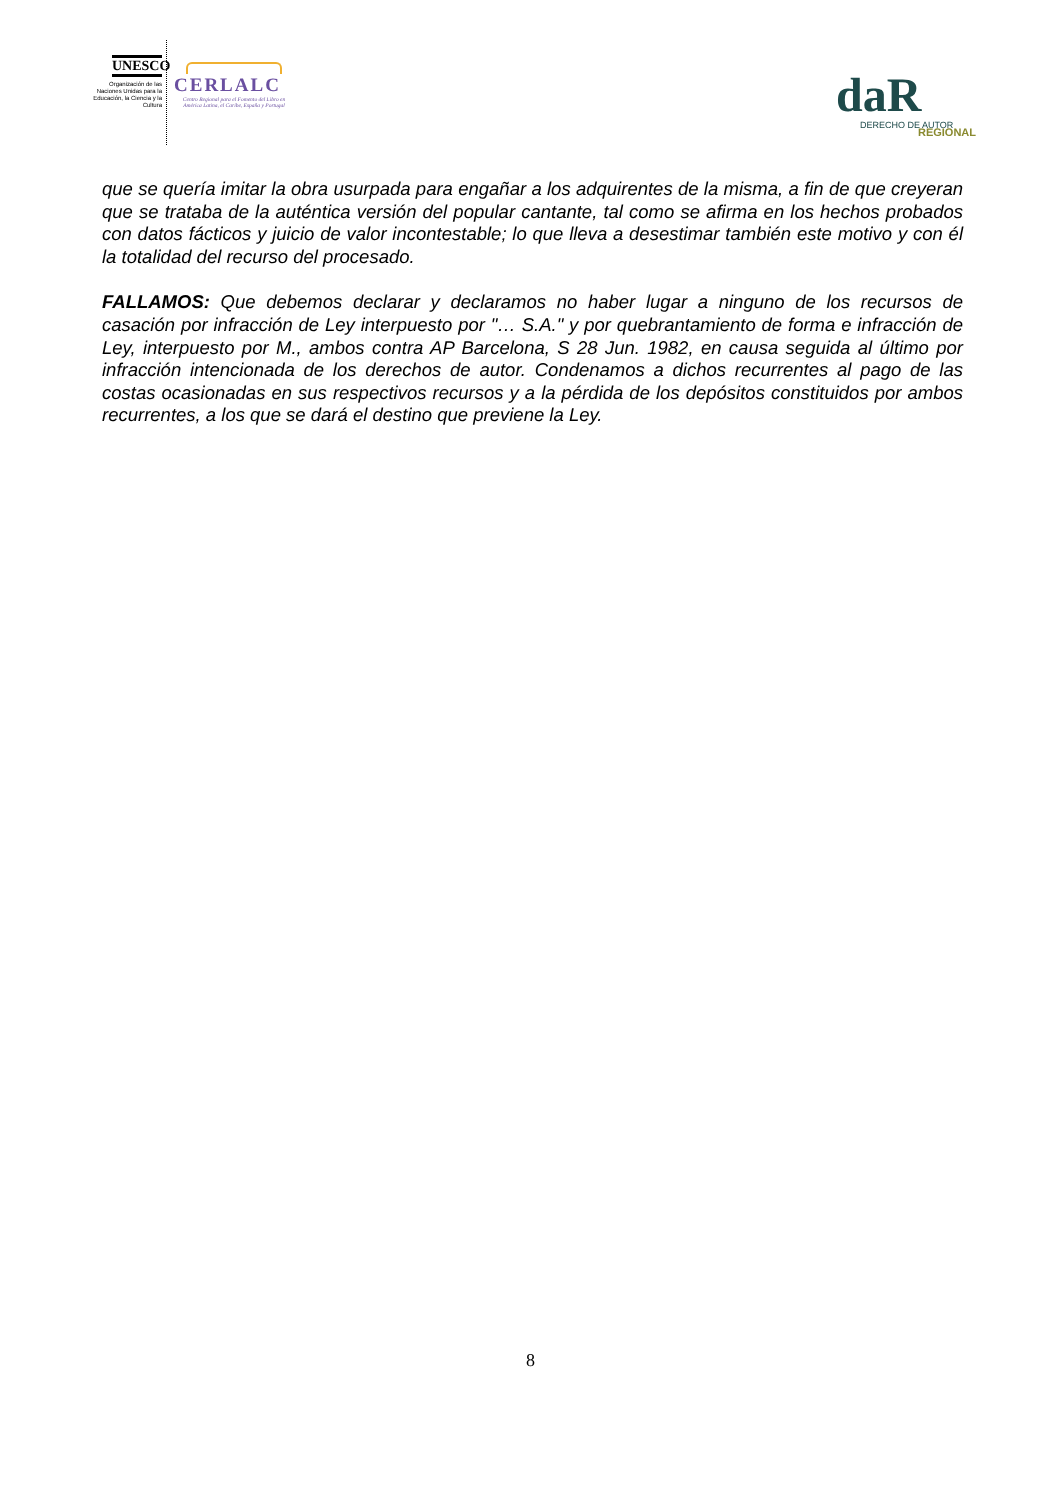UNESCO
Organización de las Naciones Unidas para la Educación, la Ciencia y la Cultura
CERLALC
Centro Regional para el Fomento del Libro en América Latina, el Caribe, España y Portugal
daR
DERECHO DE AUTOR
REGIONAL
que se quería imitar la obra usurpada para engañar a los adquirentes de la misma, a fin de que creyeran que se trataba de la auténtica versión del popular cantante, tal como se afirma en los hechos probados con datos fácticos y juicio de valor incontestable; lo que lleva a desestimar también este motivo y con él la totalidad del recurso del procesado.
FALLAMOS: Que debemos declarar y declaramos no haber lugar a ninguno de los recursos de casación por infracción de Ley interpuesto por "… S.A." y por quebrantamiento de forma e infracción de Ley, interpuesto por M., ambos contra AP Barcelona, S 28 Jun. 1982, en causa seguida al último por infracción intencionada de los derechos de autor. Condenamos a dichos recurrentes al pago de las costas ocasionadas en sus respectivos recursos y a la pérdida de los depósitos constituidos por ambos recurrentes, a los que se dará el destino que previene la Ley.
8